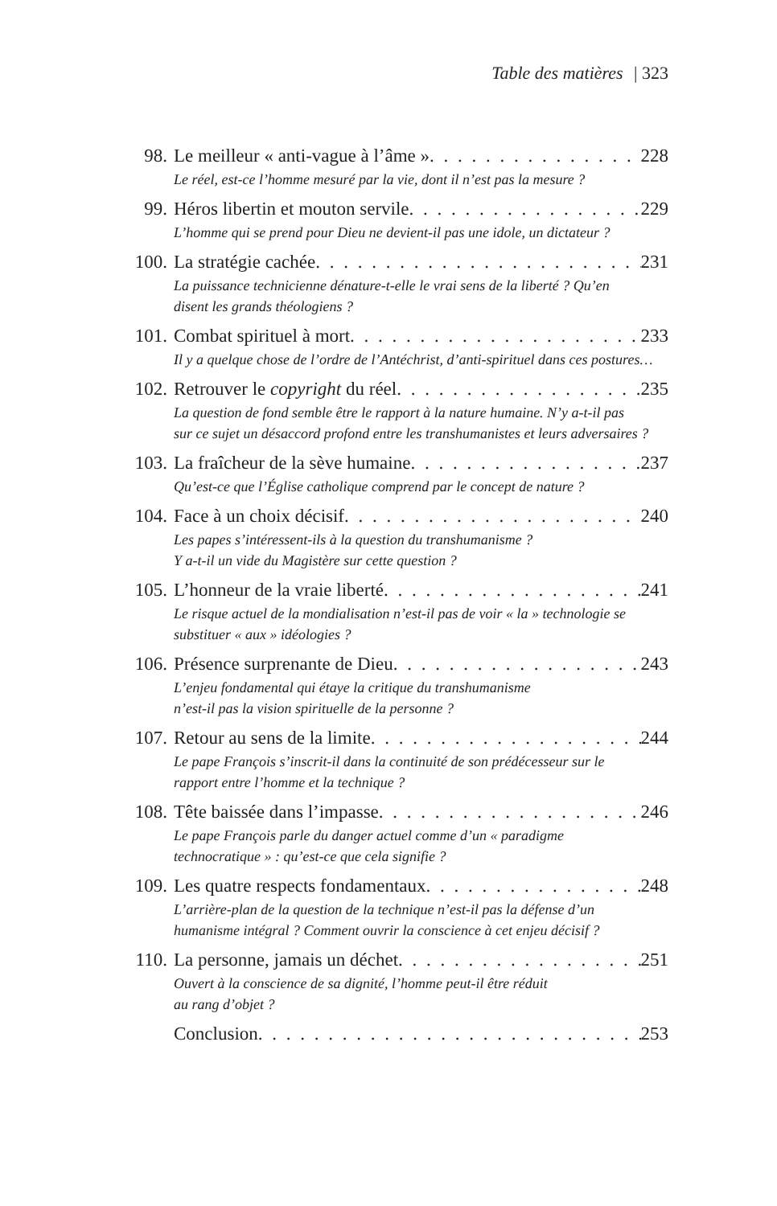Table des matières | 323
98. Le meilleur « anti-vague à l’âme » 228
Le réel, est-ce l’homme mesuré par la vie, dont il n’est pas la mesure ?
99. Héros libertin et mouton servile 229
L’homme qui se prend pour Dieu ne devient-il pas une idole, un dictateur ?
100. La stratégie cachée 231
La puissance technicienne dénature-t-elle le vrai sens de la liberté ? Qu’en
disent les grands théologiens ?
101. Combat spirituel à mort 233
Il y a quelque chose de l’ordre de l’Antéchrist, d’anti-spirituel dans ces postures…
102. Retrouver le copyright du réel 235
La question de fond semble être le rapport à la nature humaine. N’y a-t-il pas
sur ce sujet un désaccord profond entre les transhumanistes et leurs adversaires ?
103. La fraîcheur de la sève humaine 237
Qu’est-ce que l’Église catholique comprend par le concept de nature ?
104. Face à un choix décisif 240
Les papes s’intéressent-ils à la question du transhumanisme ?
Y a-t-il un vide du Magistère sur cette question ?
105. L’honneur de la vraie liberté 241
Le risque actuel de la mondialisation n’est-il pas de voir « la » technologie se
substituer « aux » idéologies ?
106. Présence surprenante de Dieu 243
L’enjeu fondamental qui étaye la critique du transhumanisme
n’est-il pas la vision spirituelle de la personne ?
107. Retour au sens de la limite 244
Le pape François s’inscrit-il dans la continuité de son prédécesseur sur le
rapport entre l’homme et la technique ?
108. Tête baissée dans l’impasse 246
Le pape François parle du danger actuel comme d’un « paradigme
technocratique » : qu’est-ce que cela signifie ?
109. Les quatre respects fondamentaux 248
L’arrière-plan de la question de la technique n’est-il pas la défense d’un
humanisme intégral ? Comment ouvrir la conscience à cet enjeu décisif ?
110. La personne, jamais un déchet 251
Ouvert à la conscience de sa dignité, l’homme peut-il être réduit
au rang d’objet ?
Conclusion 253